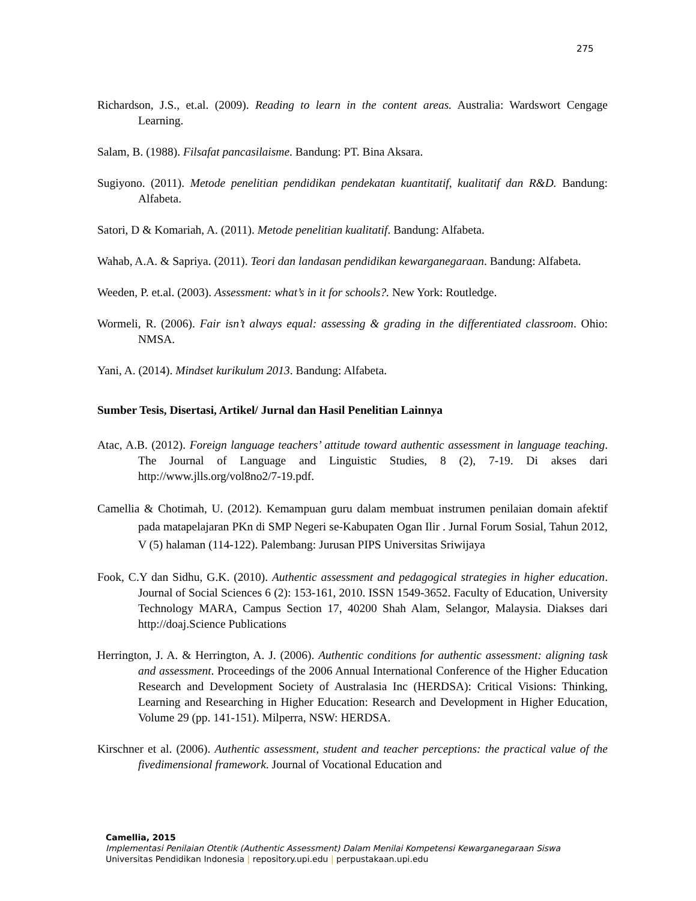275
Richardson, J.S., et.al. (2009). Reading to learn in the content areas. Australia: Wardswort Cengage Learning.
Salam, B. (1988). Filsafat pancasilaisme. Bandung: PT. Bina Aksara.
Sugiyono. (2011). Metode penelitian pendidikan pendekatan kuantitatif, kualitatif dan R&D. Bandung: Alfabeta.
Satori, D & Komariah, A. (2011). Metode penelitian kualitatif. Bandung: Alfabeta.
Wahab, A.A. & Sapriya. (2011). Teori dan landasan pendidikan kewarganegaraan. Bandung: Alfabeta.
Weeden, P. et.al. (2003). Assessment: what’s in it for schools?. New York: Routledge.
Wormeli, R. (2006). Fair isn’t always equal: assessing & grading in the differentiated classroom. Ohio: NMSA.
Yani, A. (2014). Mindset kurikulum 2013. Bandung: Alfabeta.
Sumber Tesis, Disertasi, Artikel/ Jurnal dan Hasil Penelitian Lainnya
Atac, A.B. (2012). Foreign language teachers’ attitude toward authentic assessment in language teaching. The Journal of Language and Linguistic Studies, 8 (2), 7-19. Di akses dari http://www.jlls.org/vol8no2/7-19.pdf.
Camellia & Chotimah, U. (2012). Kemampuan guru dalam membuat instrumen penilaian domain afektif pada matapelajaran PKn di SMP Negeri se-Kabupaten Ogan Ilir . Jurnal Forum Sosial, Tahun 2012, V (5) halaman (114-122). Palembang: Jurusan PIPS Universitas Sriwijaya
Fook, C.Y dan Sidhu, G.K. (2010). Authentic assessment and pedagogical strategies in higher education. Journal of Social Sciences 6 (2): 153-161, 2010. ISSN 1549-3652. Faculty of Education, University Technology MARA, Campus Section 17, 40200 Shah Alam, Selangor, Malaysia. Diakses dari http://doaj.Science Publications
Herrington, J. A. & Herrington, A. J. (2006). Authentic conditions for authentic assessment: aligning task and assessment. Proceedings of the 2006 Annual International Conference of the Higher Education Research and Development Society of Australasia Inc (HERDSA): Critical Visions: Thinking, Learning and Researching in Higher Education: Research and Development in Higher Education, Volume 29 (pp. 141-151). Milperra, NSW: HERDSA.
Kirschner et al. (2006). Authentic assessment, student and teacher perceptions: the practical value of the fivedimensional framework. Journal of Vocational Education and
Camellia, 2015
Implementasi Penilaian Otentik (Authentic Assessment) Dalam Menilai Kompetensi Kewarganegaraan Siswa
Universitas Pendidikan Indonesia | repository.upi.edu | perpustakaan.upi.edu